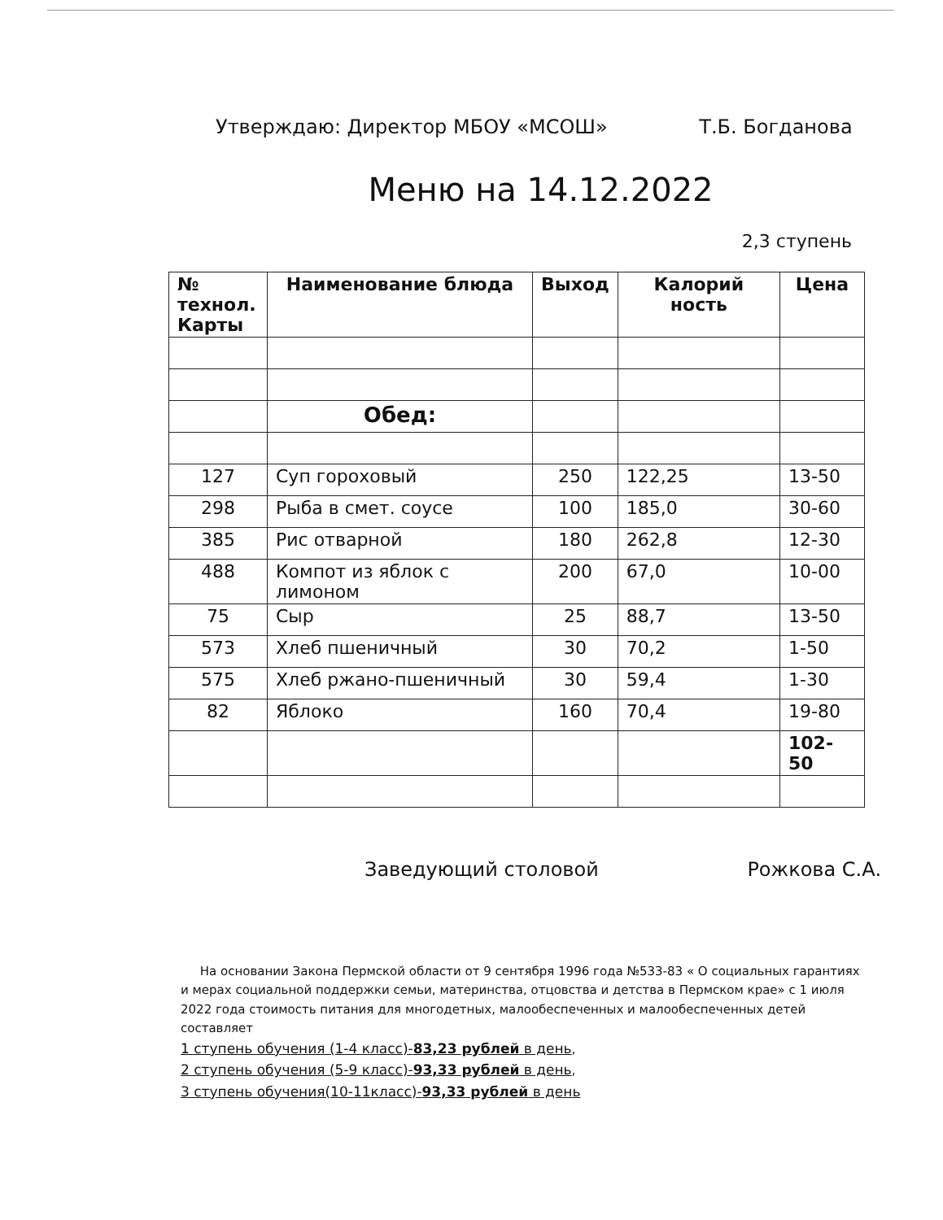Утверждаю: Директор МБОУ «МСОШ» Т.Б. Богданова
Меню на 14.12.2022
2,3 ступень
| № технол. Карты | Наименование блюда | Выход | Калорий ность | Цена |
| --- | --- | --- | --- | --- |
| | Обед: | | | |
| 127 | Суп гороховый | 250 | 122,25 | 13-50 |
| 298 | Рыба в смет. соусе | 100 | 185,0 | 30-60 |
| 385 | Рис отварной | 180 | 262,8 | 12-30 |
| 488 | Компот из яблок с лимоном | 200 | 67,0 | 10-00 |
| 75 | Сыр | 25 | 88,7 | 13-50 |
| 573 | Хлеб пшеничный | 30 | 70,2 | 1-50 |
| 575 | Хлеб ржано-пшеничный | 30 | 59,4 | 1-30 |
| 82 | Яблоко | 160 | 70,4 | 19-80 |
| | | | | 102-50 |
Заведующий столовой Рожкова С.А.
На основании Закона Пермской области от 9 сентября 1996 года №533-83 « О социальных гарантиях и мерах социальной поддержки семьи, материнства, отцовства и детства в Пермском крае» с 1 июля 2022 года стоимость питания для многодетных, малообеспеченных и малообеспеченных детей составляет
1 ступень обучения (1-4 класс)-83,23 рублей в день,
2 ступень обучения (5-9 класс)-93,33 рублей в день,
3 ступень обучения(10-11класс)-93,33 рублей в день